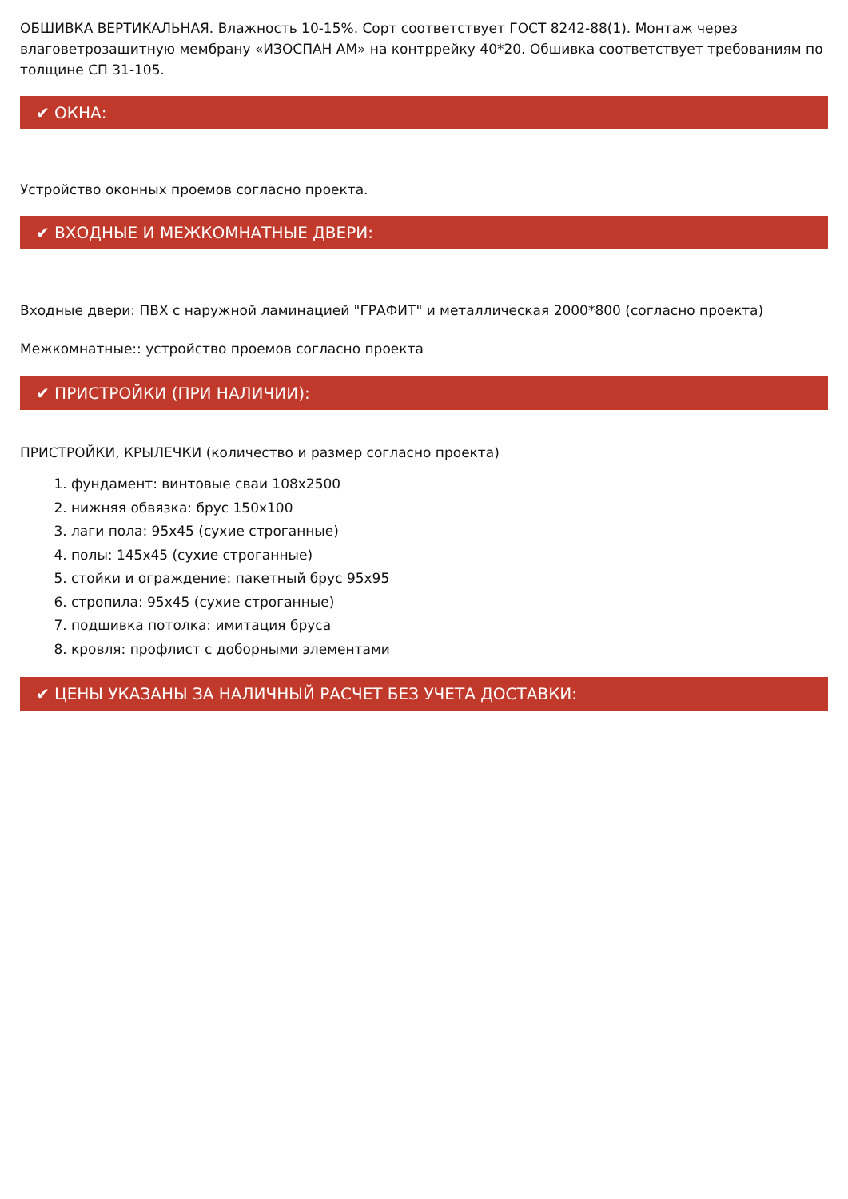ОБШИВКА ВЕРТИКАЛЬНАЯ. Влажность 10-15%. Сорт соответствует ГОСТ 8242-88(1). Монтаж через влаговетрозащитную мембрану «ИЗОСПАН АМ» на контррейку 40*20. Обшивка соответствует требованиям по толщине СП 31-105.
✔ ОКНА:
Устройство оконных проемов согласно проекта.
✔ ВХОДНЫЕ И МЕЖКОМНАТНЫЕ ДВЕРИ:
Входные двери: ПВХ с наружной ламинацией "ГРАФИТ" и металлическая 2000*800 (согласно проекта)
Межкомнатные:: устройство проемов согласно проекта
✔ ПРИСТРОЙКИ (ПРИ НАЛИЧИИ):
ПРИСТРОЙКИ, КРЫЛЕЧКИ (количество и размер согласно проекта)
1. фундамент: винтовые сваи 108x2500
2. нижняя обвязка: брус 150х100
3. лаги пола: 95x45 (сухие строганные)
4. полы: 145x45 (сухие строганные)
5. стойки и ограждение: пакетный брус 95х95
6. стропила: 95x45 (сухие строганные)
7. подшивка потолка: имитация бруса
8. кровля: профлист с доборными элементами
✔ ЦЕНЫ УКАЗАНЫ ЗА НАЛИЧНЫЙ РАСЧЕТ БЕЗ УЧЕТА ДОСТАВКИ: